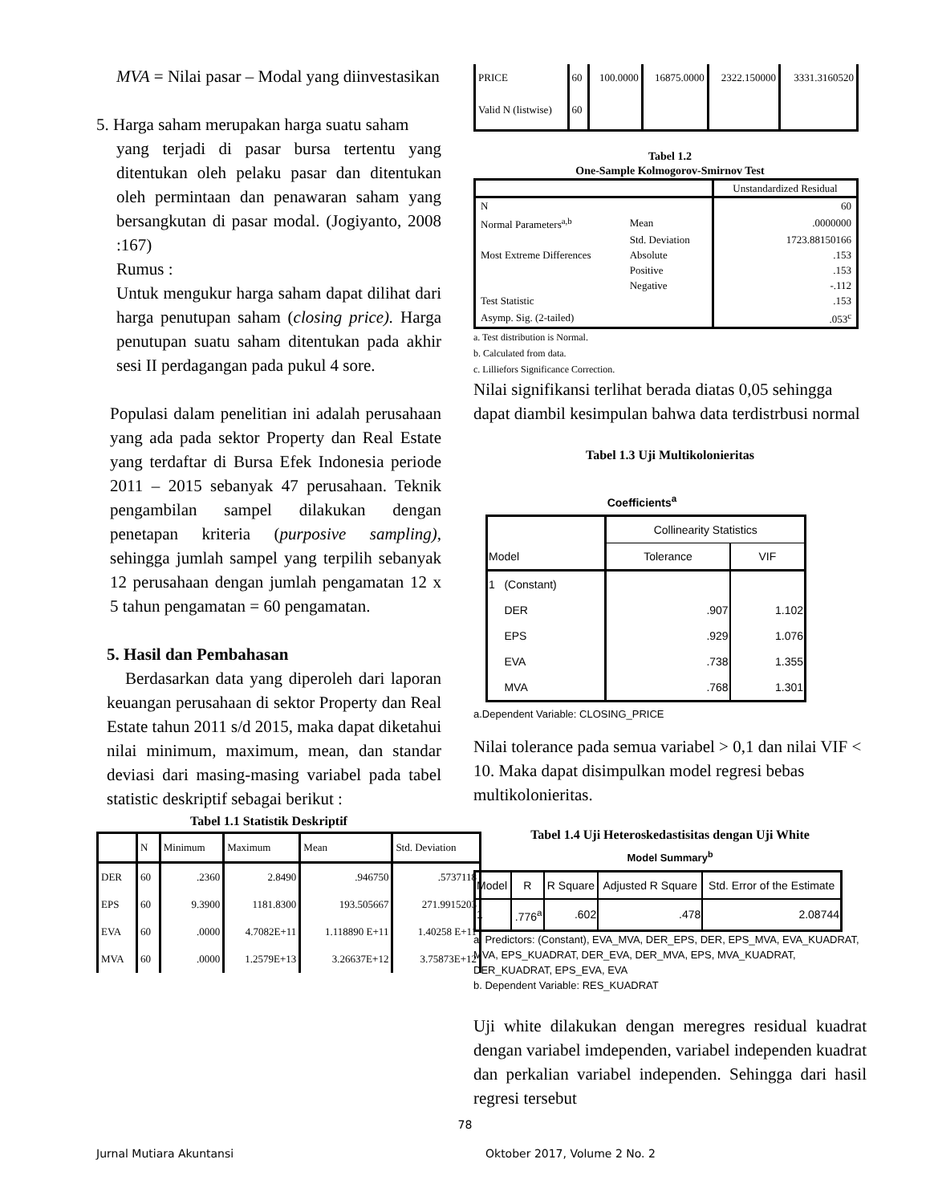MVA = Nilai pasar – Modal yang diinvestasikan
5. Harga saham merupakan harga suatu saham
yang terjadi di pasar bursa tertentu yang ditentukan oleh pelaku pasar dan ditentukan oleh permintaan dan penawaran saham yang bersangkutan di pasar modal. (Jogiyanto, 2008 :167)
Rumus :
Untuk mengukur harga saham dapat dilihat dari harga penutupan saham (closing price). Harga penutupan suatu saham ditentukan pada akhir sesi II perdagangan pada pukul 4 sore.
Populasi dalam penelitian ini adalah perusahaan yang ada pada sektor Property dan Real Estate yang terdaftar di Bursa Efek Indonesia periode 2011 – 2015 sebanyak 47 perusahaan. Teknik pengambilan sampel dilakukan dengan penetapan kriteria (purposive sampling), sehingga jumlah sampel yang terpilih sebanyak 12 perusahaan dengan jumlah pengamatan 12 x 5 tahun pengamatan = 60 pengamatan.
5. Hasil dan Pembahasan
Berdasarkan data yang diperoleh dari laporan keuangan perusahaan di sektor Property dan Real Estate tahun 2011 s/d 2015, maka dapat diketahui nilai minimum, maximum, mean, dan standar deviasi dari masing-masing variabel pada tabel statistic deskriptif sebagai berikut :
Tabel 1.1 Statistik Deskriptif
| | N | Minimum | Maximum | Mean | Std. Deviation |
| --- | --- | --- | --- | --- | --- |
| DER | 60 | .2360 | 2.8490 | .946750 | .5737118 |
| EPS | 60 | 9.3900 | 1181.8300 | 193.505667 | 271.9915203 |
| EVA | 60 | .0000 | 4.7082E+11 | 1.118890 E+11 | 1.40258 E+11 |
| MVA | 60 | .0000 | 1.2579E+13 | 3.26637E+12 | 3.75873E+12 |
| PRICE | 60 | 100.0000 | 16875.0000 | 2322.150000 | 3331.3160520 |
| Valid N (listwise) | 60 | | | | |
Tabel 1.2
One-Sample Kolmogorov-Smirnov Test
| | | Unstandardized Residual |
| N | | 60 |
| Normal Parameters<sup>a,b</sup> | Mean | .0000000 |
| | Std. Deviation | 1723.88150166 |
| Most Extreme Differences | Absolute | .153 |
| | Positive | .153 |
| | Negative | -.112 |
| Test Statistic | | .153 |
| Asymp. Sig. (2-tailed) | | .053<sup>c</sup> |
a. Test distribution is Normal.
b. Calculated from data.
c. Lilliefors Significance Correction.
Nilai signifikansi terlihat berada diatas 0,05 sehingga dapat diambil kesimpulan bahwa data terdistrbusi normal
Tabel 1.3 Uji Multikolonieritas
Coefficients<sup>a</sup>
| | | Collinearity Statistics | |
| Model | | Tolerance | VIF |
| 1 | (Constant) | | |
| | DER | .907 | 1.102 |
| | EPS | .929 | 1.076 |
| | EVA | .738 | 1.355 |
| | MVA | .768 | 1.301 |
a.Dependent Variable: CLOSING_PRICE
Nilai tolerance pada semua variabel > 0,1 dan nilai VIF < 10. Maka dapat disimpulkan model regresi bebas multikolonieritas.
Tabel 1.4 Uji Heteroskedastisitas dengan Uji White
Model Summary<sup>b</sup>
| Model | R | R Square | Adjusted R Square | Std. Error of the Estimate |
| 1 | .776<sup>a</sup> | .602 | .478 | 2.08744 |
a. Predictors: (Constant), EVA_MVA, DER_EPS, DER, EPS_MVA, EVA_KUADRAT, MVA, EPS_KUADRAT, DER_EVA, DER_MVA, EPS, MVA_KUADRAT, DER_KUADRAT, EPS_EVA, EVA
b. Dependent Variable: RES_KUADRAT
Uji white dilakukan dengan meregres residual kuadrat dengan variabel imdependen, variabel independen kuadrat dan perkalian variabel independen. Sehingga dari hasil regresi tersebut
78
Jurnal Mutiara Akuntansi Oktober 2017, Volume 2 No. 2